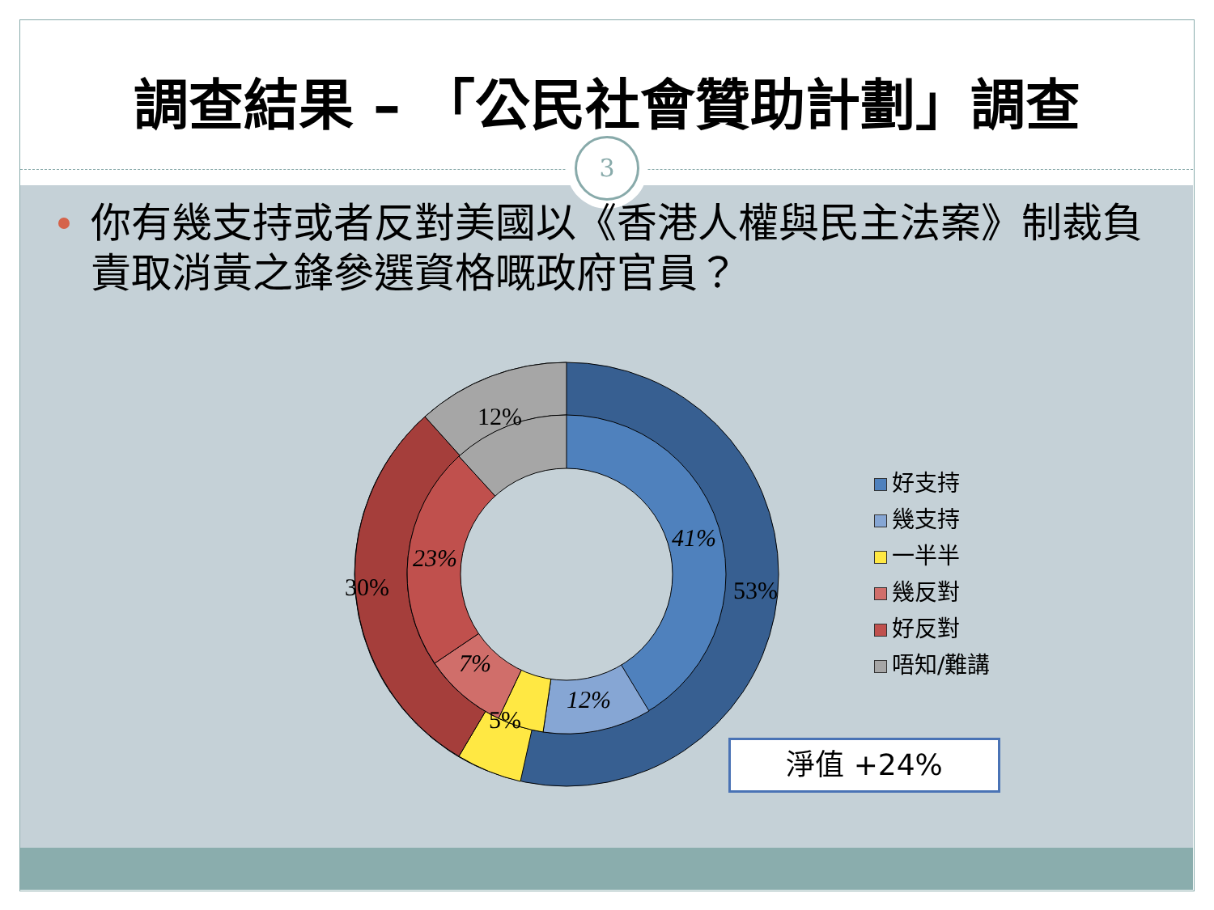調查結果 – 「公民社會贊助計劃」調查
3
你有幾支持或者反對美國以《香港人權與民主法案》制裁負責取消黃之鋒參選資格嘅政府官員？
12%
41%
53%
30%
23%
7%
12%
5%
好支持
幾支持
一半半
幾反對
好反對
唔知/難講
淨值 +24%